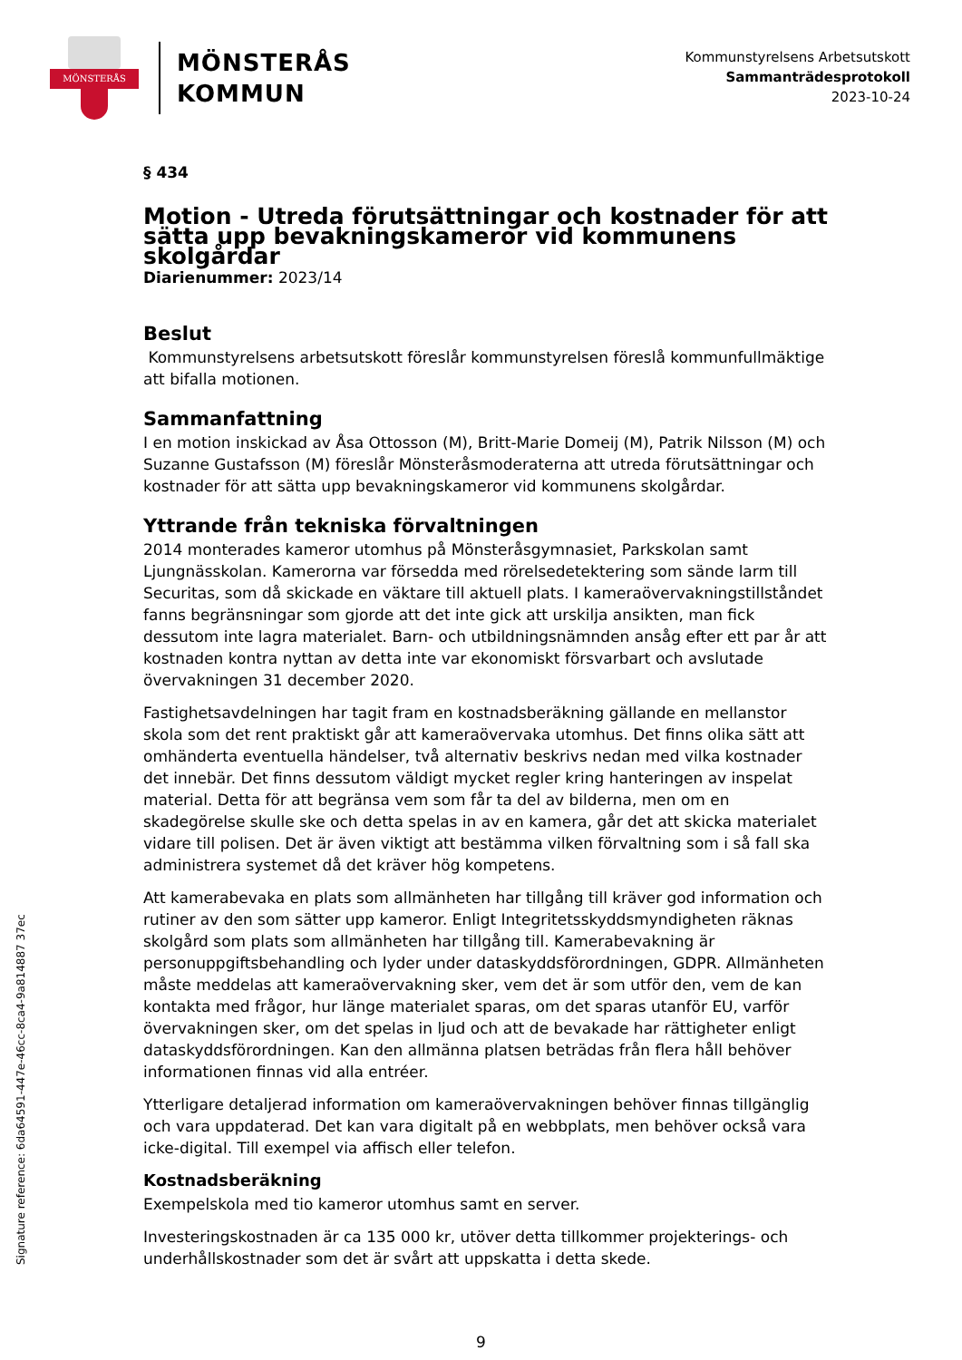MÖNSTERÅS
MÖNSTERÅS
KOMMUN
Kommunstyrelsens Arbetsutskott
Sammanträdesprotokoll
2023-10-24
§ 434
Motion - Utreda förutsättningar och kostnader för att sätta upp bevakningskameror vid kommunens skolgårdar
Diarienummer: 2023/14
Beslut
Kommunstyrelsens arbetsutskott föreslår kommunstyrelsen föreslå kommunfullmäktige att bifalla motionen.
Sammanfattning
I en motion inskickad av Åsa Ottosson (M), Britt-Marie Domeij (M), Patrik Nilsson (M) och Suzanne Gustafsson (M) föreslår Mönsteråsmoderaterna att utreda förutsättningar och kostnader för att sätta upp bevakningskameror vid kommunens skolgårdar.
Yttrande från tekniska förvaltningen
2014 monterades kameror utomhus på Mönsteråsgymnasiet, Parkskolan samt Ljungnässkolan. Kamerorna var försedda med rörelsedetektering som sände larm till Securitas, som då skickade en väktare till aktuell plats. I kameraövervakningstillståndet fanns begränsningar som gjorde att det inte gick att urskilja ansikten, man fick dessutom inte lagra materialet. Barn- och utbildningsnämnden ansåg efter ett par år att kostnaden kontra nyttan av detta inte var ekonomiskt försvarbart och avslutade övervakningen 31 december 2020.
Fastighetsavdelningen har tagit fram en kostnadsberäkning gällande en mellanstor skola som det rent praktiskt går att kameraövervaka utomhus. Det finns olika sätt att omhänderta eventuella händelser, två alternativ beskrivs nedan med vilka kostnader det innebär. Det finns dessutom väldigt mycket regler kring hanteringen av inspelat material. Detta för att begränsa vem som får ta del av bilderna, men om en skadegörelse skulle ske och detta spelas in av en kamera, går det att skicka materialet vidare till polisen. Det är även viktigt att bestämma vilken förvaltning som i så fall ska administrera systemet då det kräver hög kompetens.
Att kamerabevaka en plats som allmänheten har tillgång till kräver god information och rutiner av den som sätter upp kameror. Enligt Integritetsskyddsmyndigheten räknas skolgård som plats som allmänheten har tillgång till. Kamerabevakning är personuppgiftsbehandling och lyder under dataskyddsförordningen, GDPR. Allmänheten måste meddelas att kameraövervakning sker, vem det är som utför den, vem de kan kontakta med frågor, hur länge materialet sparas, om det sparas utanför EU, varför övervakningen sker, om det spelas in ljud och att de bevakade har rättigheter enligt dataskyddsförordningen. Kan den allmänna platsen beträdas från flera håll behöver informationen finnas vid alla entréer.
Ytterligare detaljerad information om kameraövervakningen behöver finnas tillgänglig och vara uppdaterad. Det kan vara digitalt på en webbplats, men behöver också vara icke-digital. Till exempel via affisch eller telefon.
Kostnadsberäkning
Exempelskola med tio kameror utomhus samt en server.
Investeringskostnaden är ca 135 000 kr, utöver detta tillkommer projekterings- och underhållskostnader som det är svårt att uppskatta i detta skede.
Signature reference: 6da64591-447e-46cc-8ca4-9a814887 37ec
9